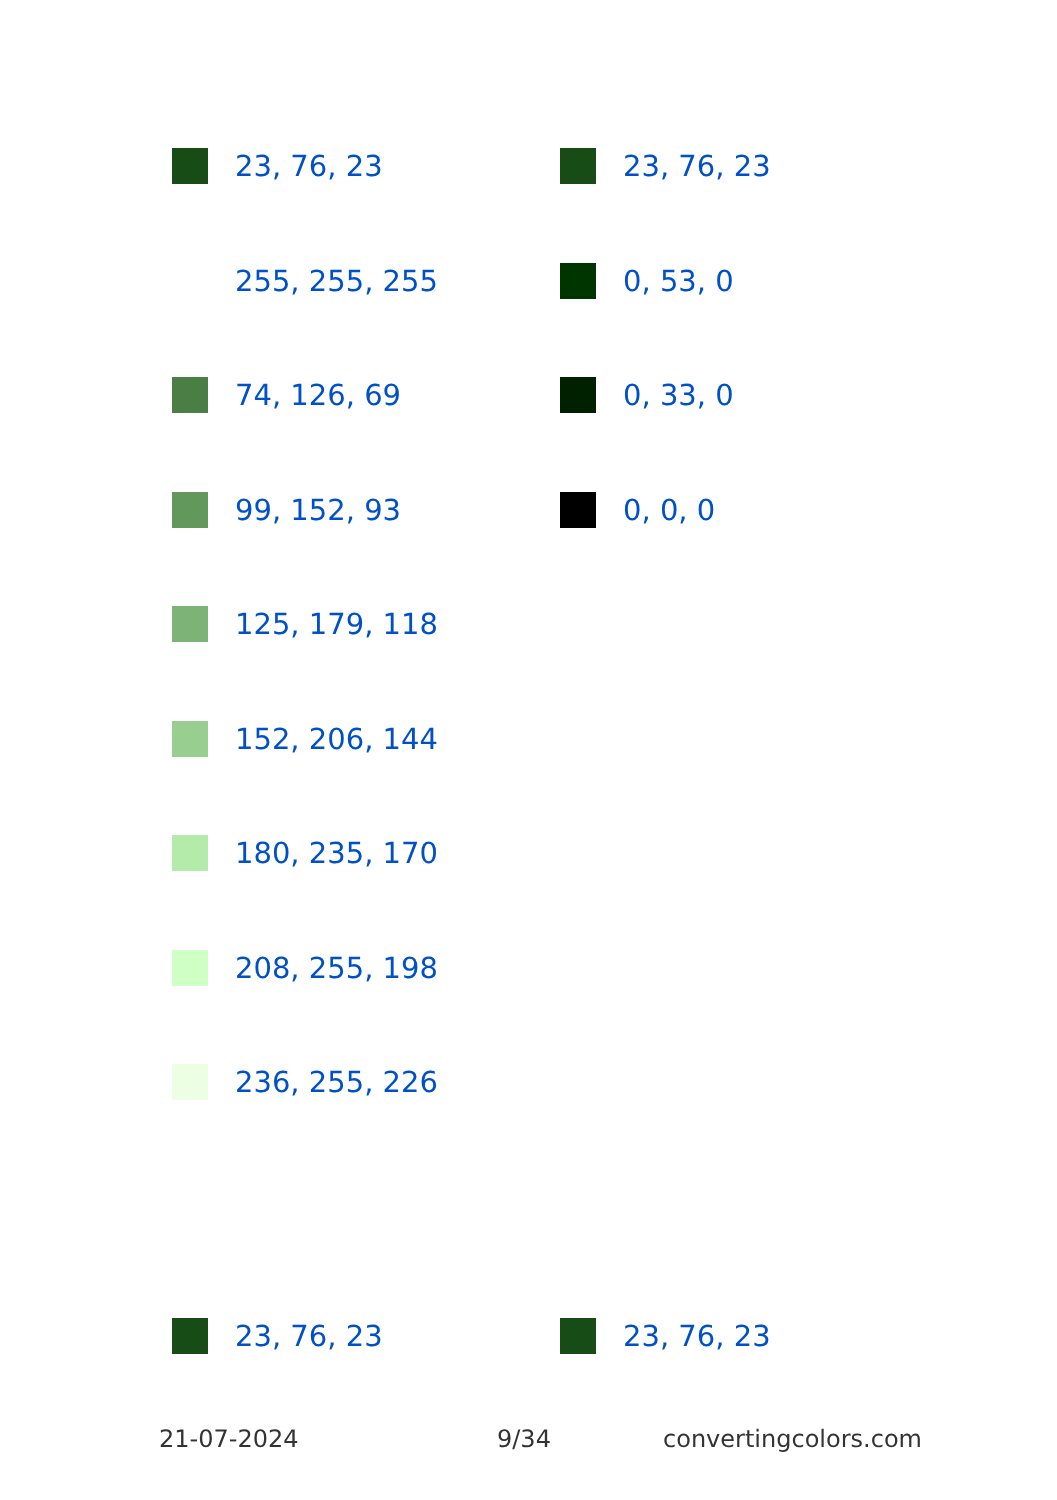23, 76, 23
255, 255, 255
74, 126, 69
99, 152, 93
125, 179, 118
152, 206, 144
180, 235, 170
208, 255, 198
236, 255, 226
23, 76, 23
0, 53, 0
0, 33, 0
0, 0, 0
23, 76, 23 23, 76, 23
21-07-2024 9/34 convertingcolors.com